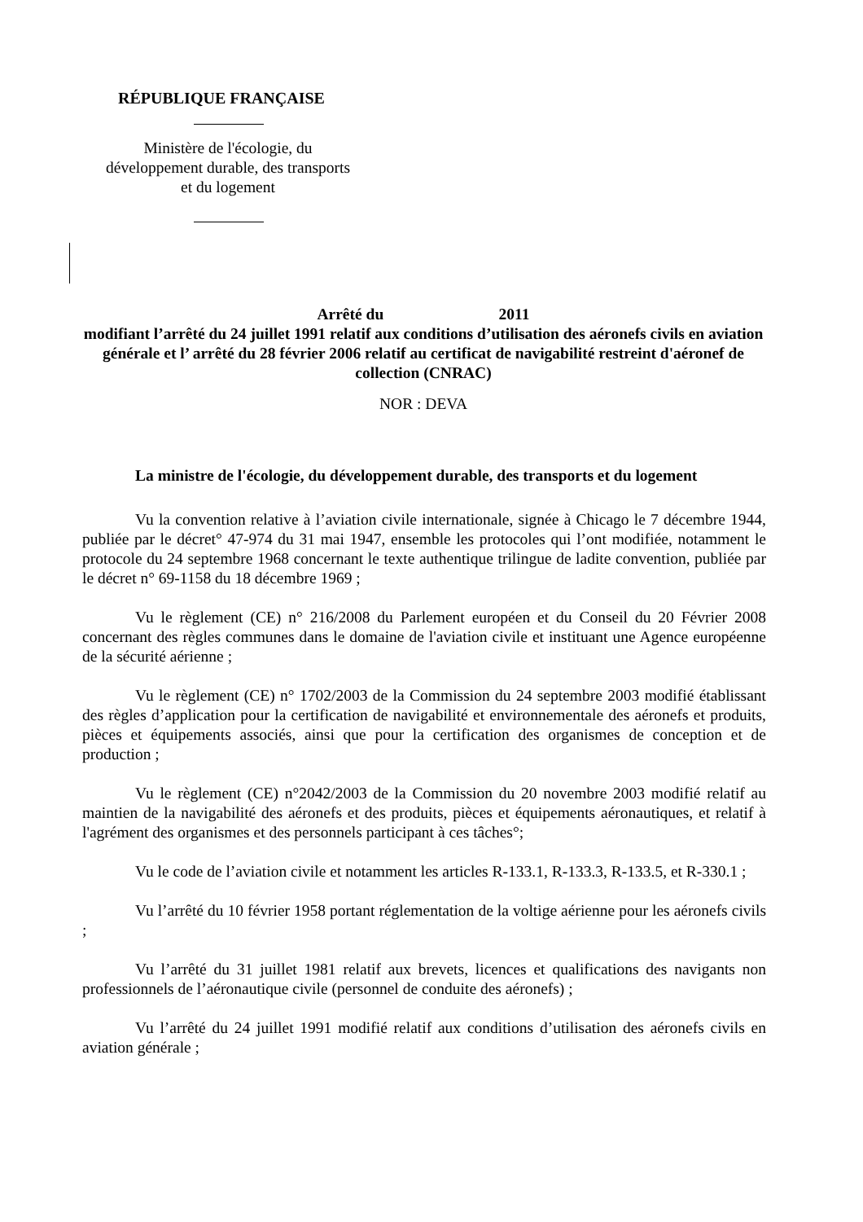RÉPUBLIQUE FRANÇAISE
Ministère de l'écologie, du
développement durable, des transports
et du logement
Arrêté du 2011
modifiant l’arrêté du 24 juillet 1991 relatif aux conditions d’utilisation des aéronefs civils en aviation générale et l’ arrêté du 28 février 2006 relatif au certificat de navigabilité restreint d'aéronef de collection (CNRAC)
NOR : DEVA
La ministre de l'écologie, du développement durable, des transports et du logement
Vu la convention relative à l’aviation civile internationale, signée à Chicago le 7 décembre 1944, publiée par le décret° 47-974 du 31 mai 1947, ensemble les protocoles qui l’ont modifiée, notamment le protocole du 24 septembre 1968 concernant le texte authentique trilingue de ladite convention, publiée par le décret n° 69-1158 du 18 décembre 1969 ;
Vu le règlement (CE) n° 216/2008 du Parlement européen et du Conseil du 20 Février 2008 concernant des règles communes dans le domaine de l'aviation civile et instituant une Agence européenne de la sécurité aérienne ;
Vu le règlement (CE) n° 1702/2003 de la Commission du 24 septembre 2003 modifié établissant des règles d’application pour la certification de navigabilité et environnementale des aéronefs et produits, pièces et équipements associés, ainsi que pour la certification des organismes de conception et de production ;
Vu le règlement (CE) n°2042/2003 de la Commission du 20 novembre 2003 modifié relatif au maintien de la navigabilité des aéronefs et des produits, pièces et équipements aéronautiques, et relatif à l'agrément des organismes et des personnels participant à ces tâches°;
Vu le code de l’aviation civile et notamment les articles R-133.1, R-133.3, R-133.5, et R-330.1 ;
Vu l’arrêté du 10 février 1958 portant réglementation de la voltige aérienne pour les aéronefs civils ;
Vu l’arrêté du 31 juillet 1981 relatif aux brevets, licences et qualifications des navigants non professionnels de l’aéronautique civile (personnel de conduite des aéronefs) ;
Vu l’arrêté du 24 juillet 1991 modifié relatif aux conditions d’utilisation des aéronefs civils en aviation générale ;